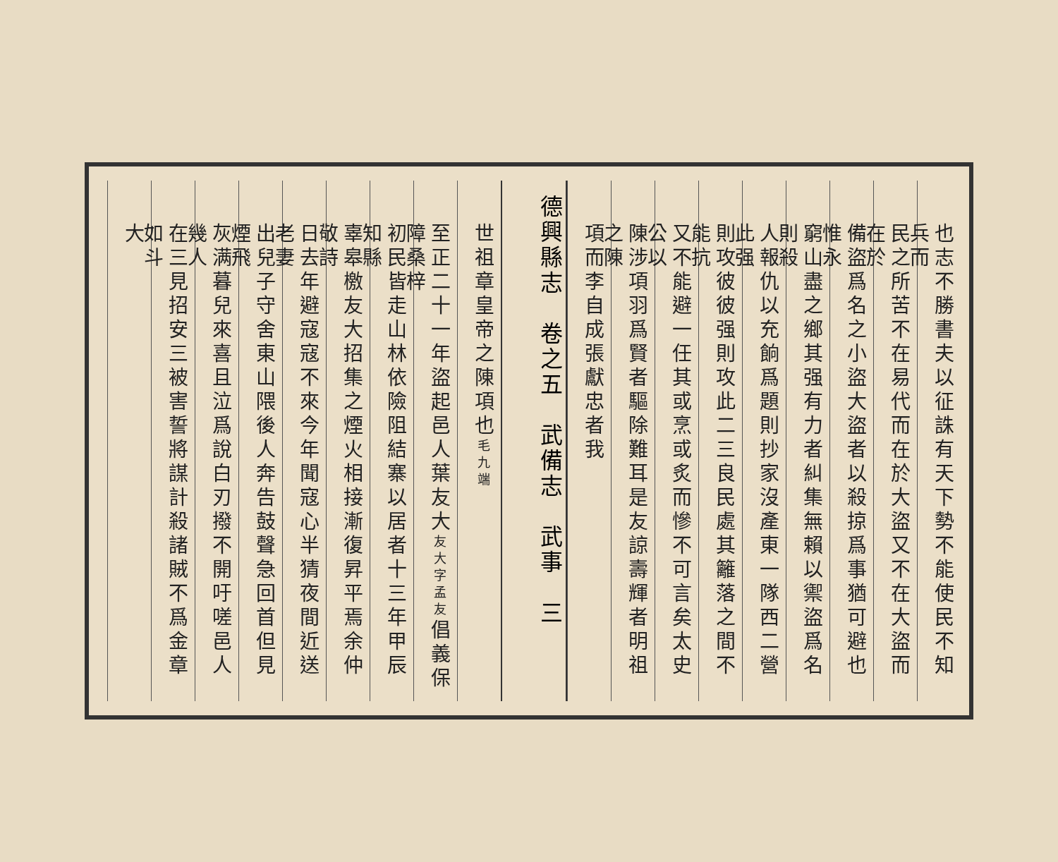也志不勝書夫以征誅有天下勢不能使民不知兵而
民之所苦不在易代而在於大盜又不在大盜而在於
備盜爲名之小盜大盜者以殺掠爲事猶可避也惟永
窮山盡之鄉其强有力者糾集無賴以禦盜爲名則殺
人報仇以充餉爲題則抄家沒產東一隊西二營此强
則攻彼彼强則攻此二三良民處其籬落之間不能抗
又不能避一任其或烹或炙而慘不可言矣太史公以
陳涉項羽爲賢者驅除難耳是友諒壽輝者明祖之陳
項而李自成張獻忠者我
德興縣志　卷之五　武備志　武事　三
世祖章皇帝之陳項也毛九端
至正二十一年盜起邑人葉友大友大字孟友倡義保障桑梓
初民皆走山林依險阻結寨以居者十三年甲辰知縣
辜皋檄友大招集之煙火相接漸復昇平焉余仲敬詩
日去年避寇寇不來今年聞寇心半猜夜間近送老妻
出兒子守舍東山隈後人奔告鼓聲急回首但見煙飛
灰满暮兒來喜且泣爲說白刃撥不開吁嗟邑人幾人
在三見招安三被害誓將謀計殺諸賊不爲金章如斗
大